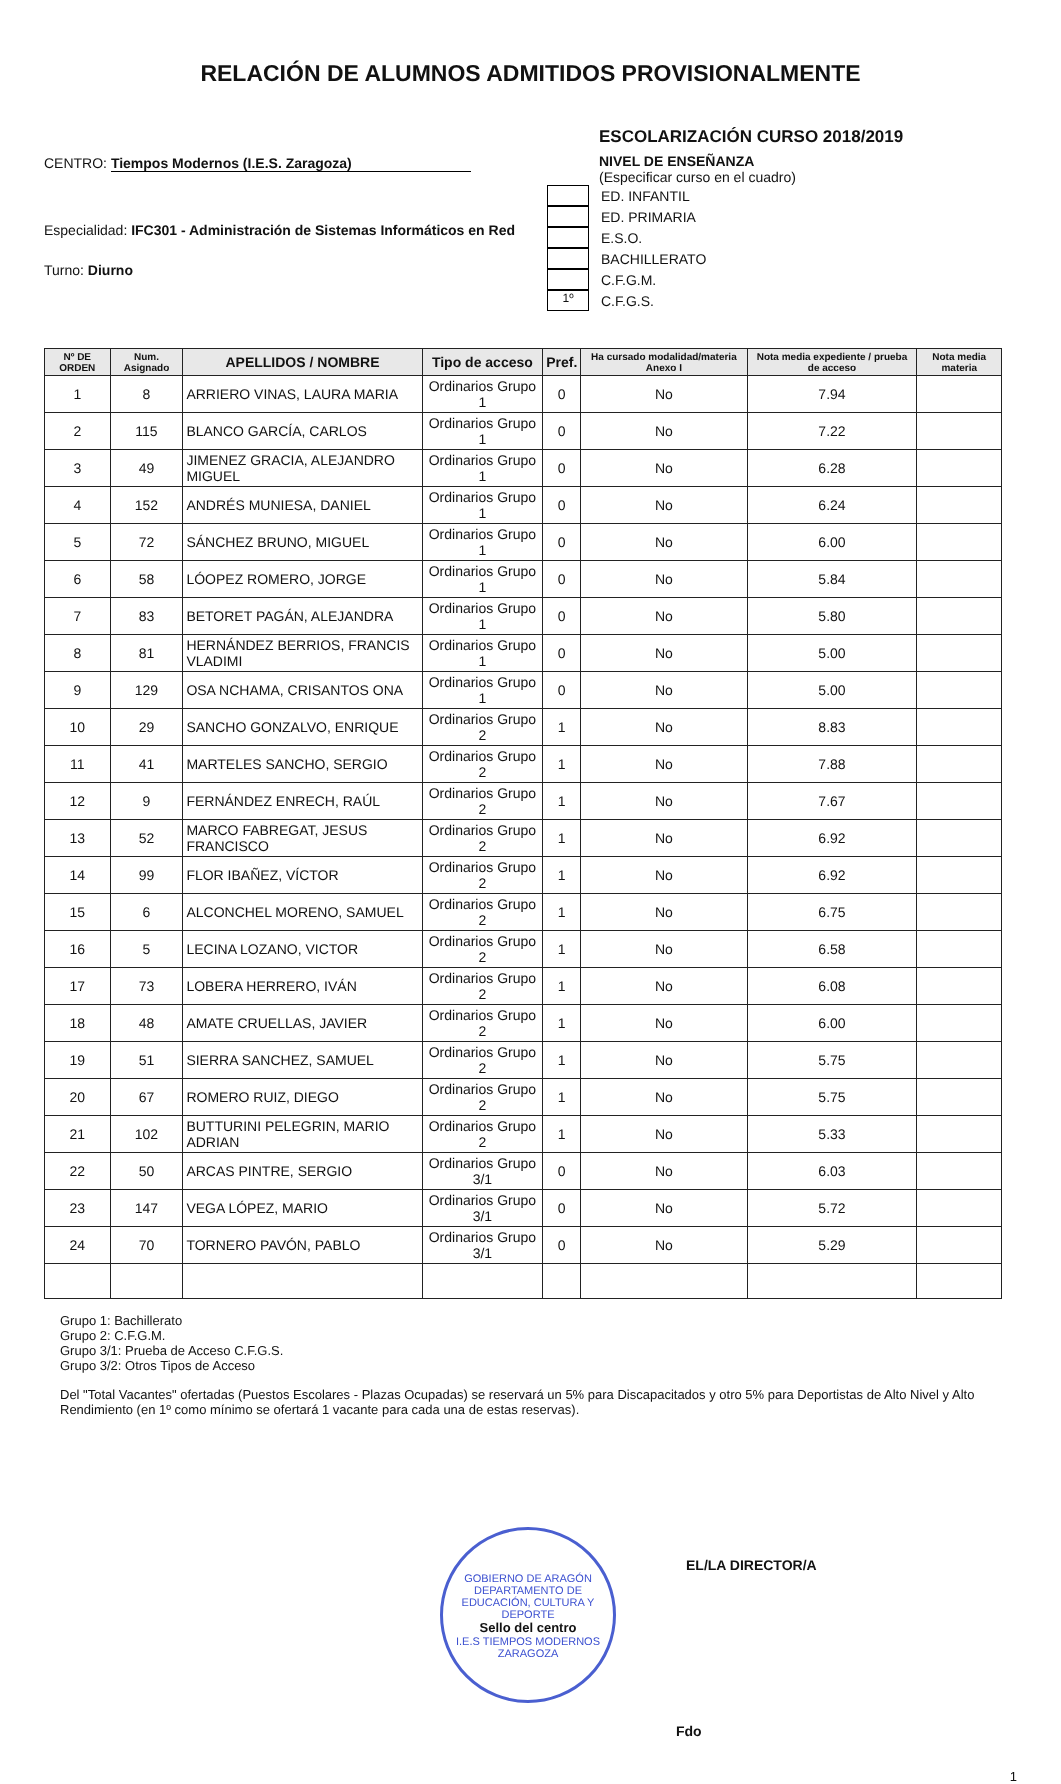RELACIÓN DE ALUMNOS ADMITIDOS PROVISIONALMENTE
CENTRO: Tiempos Modernos (I.E.S. Zaragoza)
Especialidad: IFC301 - Administración de Sistemas Informáticos en Red
Turno: Diurno
ESCOLARIZACIÓN CURSO 2018/2019
NIVEL DE ENSEÑANZA
(Especificar curso en el cuadro)
ED. INFANTIL
ED. PRIMARIA
E.S.O.
BACHILLERATO
C.F.G.M.
1º
C.F.G.S.
| Nº DE ORDEN | Num. Asignado | APELLIDOS / NOMBRE | Tipo de acceso | Pref. | Ha cursado modalidad/materia Anexo I | Nota media expediente / prueba de acceso | Nota media materia |
| --- | --- | --- | --- | --- | --- | --- | --- |
| 1 | 8 | ARRIERO VINAS, LAURA MARIA | Ordinarios Grupo 1 | 0 | No | 7.94 | |
| 2 | 115 | BLANCO GARCÍA, CARLOS | Ordinarios Grupo 1 | 0 | No | 7.22 | |
| 3 | 49 | JIMENEZ GRACIA, ALEJANDRO MIGUEL | Ordinarios Grupo 1 | 0 | No | 6.28 | |
| 4 | 152 | ANDRÉS MUNIESA, DANIEL | Ordinarios Grupo 1 | 0 | No | 6.24 | |
| 5 | 72 | SÁNCHEZ BRUNO, MIGUEL | Ordinarios Grupo 1 | 0 | No | 6.00 | |
| 6 | 58 | LÓOPEZ ROMERO, JORGE | Ordinarios Grupo 1 | 0 | No | 5.84 | |
| 7 | 83 | BETORET PAGÁN, ALEJANDRA | Ordinarios Grupo 1 | 0 | No | 5.80 | |
| 8 | 81 | HERNÁNDEZ BERRIOS, FRANCIS VLADIMI | Ordinarios Grupo 1 | 0 | No | 5.00 | |
| 9 | 129 | OSA NCHAMA, CRISANTOS ONA | Ordinarios Grupo 1 | 0 | No | 5.00 | |
| 10 | 29 | SANCHO GONZALVO, ENRIQUE | Ordinarios Grupo 2 | 1 | No | 8.83 | |
| 11 | 41 | MARTELES SANCHO, SERGIO | Ordinarios Grupo 2 | 1 | No | 7.88 | |
| 12 | 9 | FERNÁNDEZ ENRECH, RAÚL | Ordinarios Grupo 2 | 1 | No | 7.67 | |
| 13 | 52 | MARCO FABREGAT, JESUS FRANCISCO | Ordinarios Grupo 2 | 1 | No | 6.92 | |
| 14 | 99 | FLOR IBAÑEZ, VÍCTOR | Ordinarios Grupo 2 | 1 | No | 6.92 | |
| 15 | 6 | ALCONCHEL MORENO, SAMUEL | Ordinarios Grupo 2 | 1 | No | 6.75 | |
| 16 | 5 | LECINA LOZANO, VICTOR | Ordinarios Grupo 2 | 1 | No | 6.58 | |
| 17 | 73 | LOBERA HERRERO, IVÁN | Ordinarios Grupo 2 | 1 | No | 6.08 | |
| 18 | 48 | AMATE CRUELLAS, JAVIER | Ordinarios Grupo 2 | 1 | No | 6.00 | |
| 19 | 51 | SIERRA SANCHEZ, SAMUEL | Ordinarios Grupo 2 | 1 | No | 5.75 | |
| 20 | 67 | ROMERO RUIZ, DIEGO | Ordinarios Grupo 2 | 1 | No | 5.75 | |
| 21 | 102 | BUTTURINI PELEGRIN, MARIO ADRIAN | Ordinarios Grupo 2 | 1 | No | 5.33 | |
| 22 | 50 | ARCAS PINTRE, SERGIO | Ordinarios Grupo 3/1 | 0 | No | 6.03 | |
| 23 | 147 | VEGA LÓPEZ, MARIO | Ordinarios Grupo 3/1 | 0 | No | 5.72 | |
| 24 | 70 | TORNERO PAVÓN, PABLO | Ordinarios Grupo 3/1 | 0 | No | 5.29 | |
Grupo 1: Bachillerato
Grupo 2: C.F.G.M.
Grupo 3/1: Prueba de Acceso C.F.G.S.
Grupo 3/2: Otros Tipos de Acceso
Del "Total Vacantes" ofertadas (Puestos Escolares - Plazas Ocupadas) se reservará un 5% para Discapacitados y otro 5% para Deportistas de Alto Nivel y Alto Rendimiento (en 1º como mínimo se ofertará 1 vacante para cada una de estas reservas).
GOBIERNO DE ARAGÓN
DEPARTAMENTO DE EDUCACIÓN, CULTURA Y DEPORTE
Sello del centro
I.E.S TIEMPOS MODERNOS ZARAGOZA
EL/LA DIRECTOR/A
Fdo
1